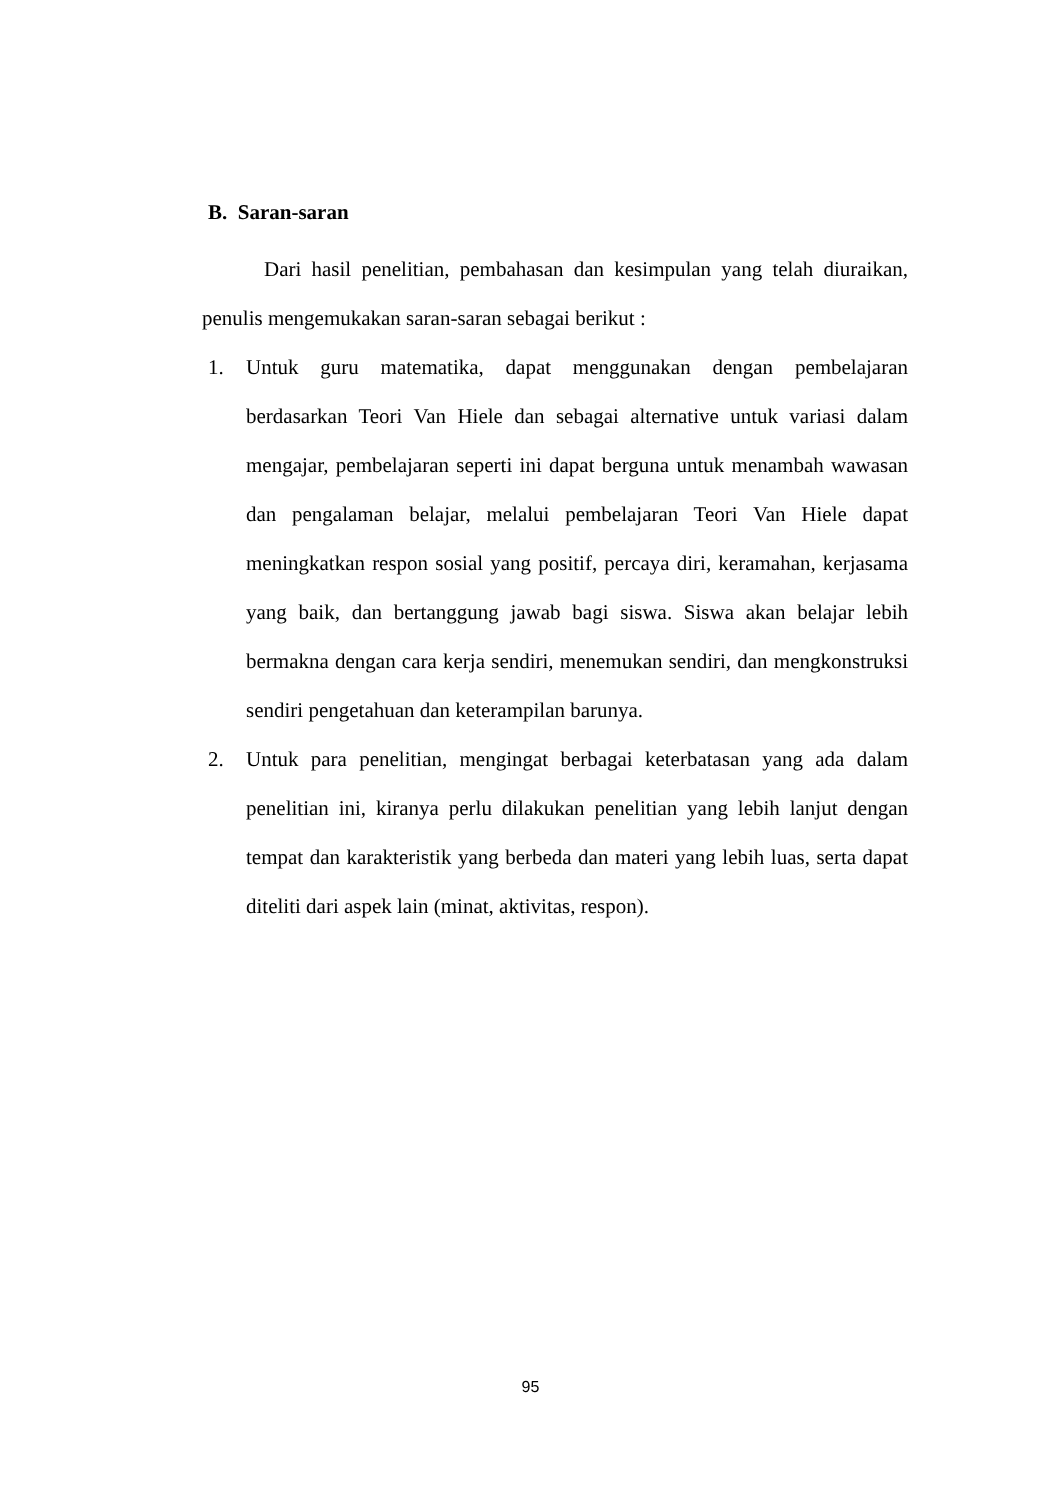B. Saran-saran
Dari hasil penelitian, pembahasan dan kesimpulan yang telah diuraikan, penulis mengemukakan saran-saran sebagai berikut :
1. Untuk guru matematika, dapat menggunakan dengan pembelajaran berdasarkan Teori Van Hiele dan sebagai alternative untuk variasi dalam mengajar, pembelajaran seperti ini dapat berguna untuk menambah wawasan dan pengalaman belajar, melalui pembelajaran Teori Van Hiele dapat meningkatkan respon sosial yang positif, percaya diri, keramahan, kerjasama yang baik, dan bertanggung jawab bagi siswa. Siswa akan belajar lebih bermakna dengan cara kerja sendiri, menemukan sendiri, dan mengkonstruksi sendiri pengetahuan dan keterampilan barunya.
2. Untuk para penelitian, mengingat berbagai keterbatasan yang ada dalam penelitian ini, kiranya perlu dilakukan penelitian yang lebih lanjut dengan tempat dan karakteristik yang berbeda dan materi yang lebih luas, serta dapat diteliti dari aspek lain (minat, aktivitas, respon).
95